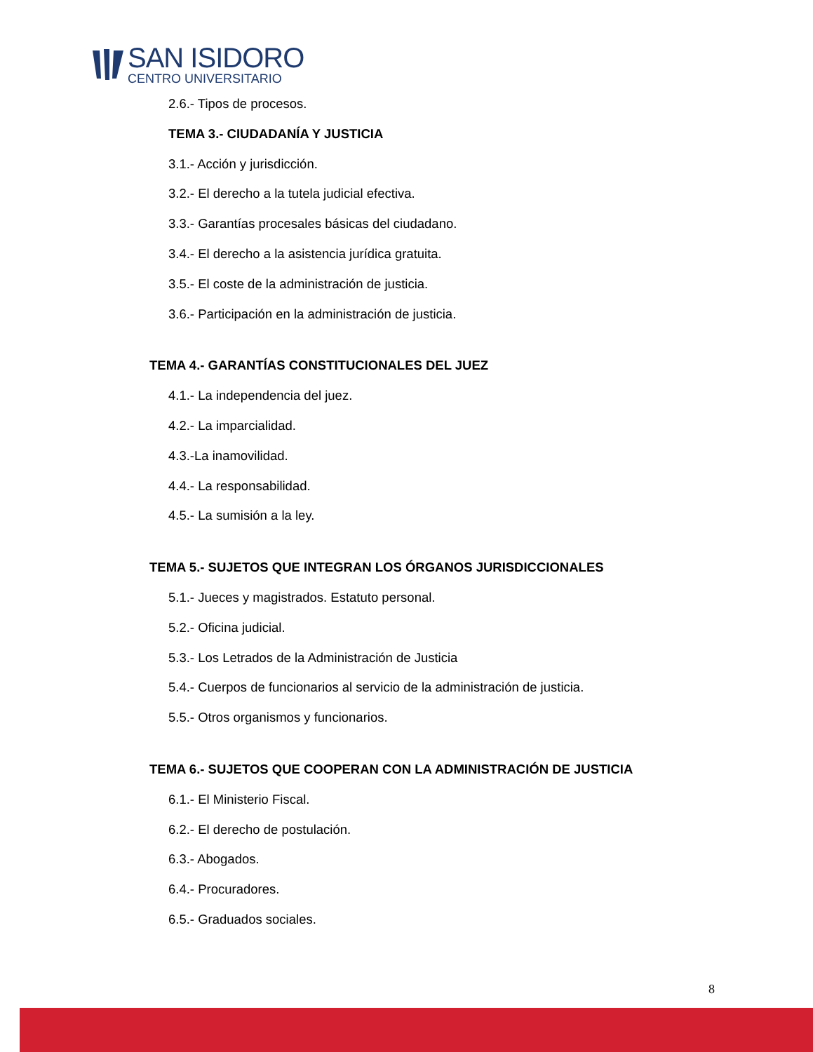SAN ISIDORO
CENTRO UNIVERSITARIO
2.6.- Tipos de procesos.
TEMA 3.- CIUDADANÍA Y JUSTICIA
3.1.- Acción y jurisdicción.
3.2.- El derecho a la tutela judicial efectiva.
3.3.- Garantías procesales básicas del ciudadano.
3.4.- El derecho a la asistencia jurídica gratuita.
3.5.- El coste de la administración de justicia.
3.6.- Participación en la administración de justicia.
TEMA 4.- GARANTÍAS CONSTITUCIONALES DEL JUEZ
4.1.- La independencia del juez.
4.2.- La imparcialidad.
4.3.-La inamovilidad.
4.4.- La responsabilidad.
4.5.- La sumisión a la ley.
TEMA 5.- SUJETOS QUE INTEGRAN LOS ÓRGANOS JURISDICCIONALES
5.1.- Jueces y magistrados. Estatuto personal.
5.2.- Oficina judicial.
5.3.- Los Letrados de la Administración de Justicia
5.4.- Cuerpos de funcionarios al servicio de la administración de justicia.
5.5.- Otros organismos y funcionarios.
TEMA 6.- SUJETOS QUE COOPERAN CON LA ADMINISTRACIÓN DE JUSTICIA
6.1.- El Ministerio Fiscal.
6.2.- El derecho de postulación.
6.3.- Abogados.
6.4.- Procuradores.
6.5.- Graduados sociales.
8